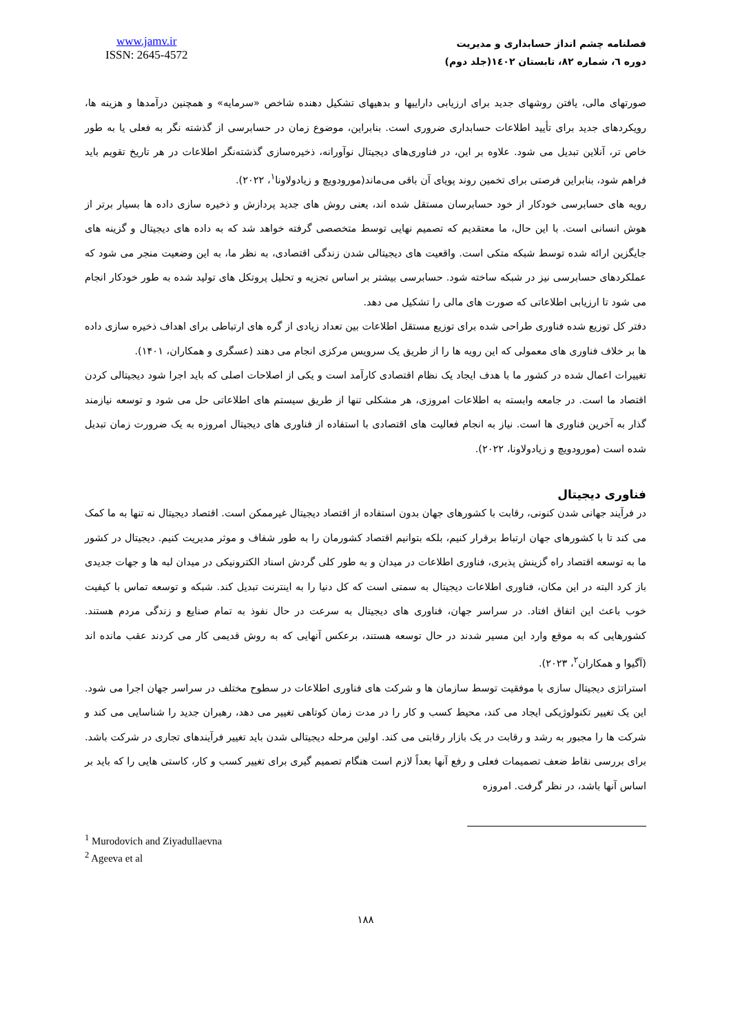فصلنامه چشم انداز حسابداری و مدیریت
دوره ٦، شماره ٨٢، تابستان ١٤٠٢(جلد دوم)
www.jamv.ir
ISSN: 2645-4572
صورتهای مالی، یافتن روشهای جدید برای ارزیابی داراییها و بدهیهای تشکیل دهنده شاخص «سرمایه» و همچنین درآمدها و هزینه ها، رویکردهای جدید برای تأیید اطلاعات حسابداری ضروری است. بنابراین، موضوع زمان در حسابرسی از گذشته نگر به فعلی یا به طور خاص تر، آنلاین تبدیل می شود. علاوه بر این، در فناوری‌های دیجیتال نوآورانه، ذخیره‌سازی گذشته‌نگر اطلاعات در هر تاریخ تقویم باید فراهم شود، بنابراین فرصتی برای تخمین روند پویای آن باقی می‌ماند(مورودویچ و زیادولاونا<sup>۱</sup>، ۲۰۲۲).
رویه های حسابرسی خودکار از خود حسابرسان مستقل شده اند، یعنی روش های جدید پردازش و ذخیره سازی داده ها بسیار برتر از هوش انسانی است. با این حال، ما معتقدیم که تصمیم نهایی توسط متخصصی گرفته خواهد شد که به داده های دیجیتال و گزینه های جایگزین ارائه شده توسط شبکه متکی است. واقعیت های دیجیتالی شدن زندگی اقتصادی، به نظر ما، به این وضعیت منجر می شود که عملکردهای حسابرسی نیز در شبکه ساخته شود. حسابرسی بیشتر بر اساس تجزیه و تحلیل پروتکل های تولید شده به طور خودکار انجام می شود تا ارزیابی اطلاعاتی که صورت های مالی را تشکیل می دهد.
دفتر کل توزیع شده فناوری طراحی شده برای توزیع مستقل اطلاعات بین تعداد زیادی از گره های ارتباطی برای اهداف ذخیره سازی داده ها بر خلاف فناوری های معمولی که این رویه ها را از طریق یک سرویس مرکزی انجام می دهند (عسگری و همکاران، ۱۴۰۱).
تغییرات اعمال شده در کشور ما با هدف ایجاد یک نظام اقتصادی کارآمد است و یکی از اصلاحات اصلی که باید اجرا شود دیجیتالی کردن اقتصاد ما است. در جامعه وابسته به اطلاعات امروزی، هر مشکلی تنها از طریق سیستم های اطلاعاتی حل می شود و توسعه نیازمند گذار به آخرین فناوری ها است. نیاز به انجام فعالیت های اقتصادی با استفاده از فناوری های دیجیتال امروزه به یک ضرورت زمان تبدیل شده است (مورودویچ و زیادولاونا، ۲۰۲۲).
فناوری دیجیتال
در فرآیند جهانی شدن کنونی، رقابت با کشورهای جهان بدون استفاده از اقتصاد دیجیتال غیرممکن است. اقتصاد دیجیتال نه تنها به ما کمک می کند تا با کشورهای جهان ارتباط برقرار کنیم، بلکه بتوانیم اقتصاد کشورمان را به طور شفاف و موثر مدیریت کنیم. دیجیتال در کشور ما به توسعه اقتصاد راه گزینش پذیری، فناوری اطلاعات در میدان و به طور کلی گردش اسناد الکترونیکی در میدان لبه ها و جهات جدیدی باز کرد البته در این مکان، فناوری اطلاعات دیجیتال به سمتی است که کل دنیا را به اینترنت تبدیل کند. شبکه و توسعه تماس با کیفیت خوب باعث این اتفاق افتاد. در سراسر جهان، فناوری های دیجیتال به سرعت در حال نفوذ به تمام صنایع و زندگی مردم هستند. کشورهایی که به موقع وارد این مسیر شدند در حال توسعه هستند، برعکس آنهایی که به روش قدیمی کار می کردند عقب مانده اند (آگیوا و همکاران<sup>۲</sup>، ۲۰۲۳).
استراتژی دیجیتال سازی با موفقیت توسط سازمان ها و شرکت های فناوری اطلاعات در سطوح مختلف در سراسر جهان اجرا می شود. این یک تغییر تکنولوژیکی ایجاد می کند، محیط کسب و کار را در مدت زمان کوتاهی تغییر می دهد، رهبران جدید را شناسایی می کند و شرکت ها را مجبور به رشد و رقابت در یک بازار رقابتی می کند. اولین مرحله دیجیتالی شدن باید تغییر فرآیندهای تجاری در شرکت باشد. برای بررسی نقاط ضعف تصمیمات فعلی و رفع آنها بعداً لازم است هنگام تصمیم گیری برای تغییر کسب و کار، کاستی هایی را که باید بر اساس آنها باشد، در نظر گرفت. امروزه
<sup>1</sup> Murodovich and Ziyadullaevna
<sup>2</sup> Ageeva et al
۱۸۸